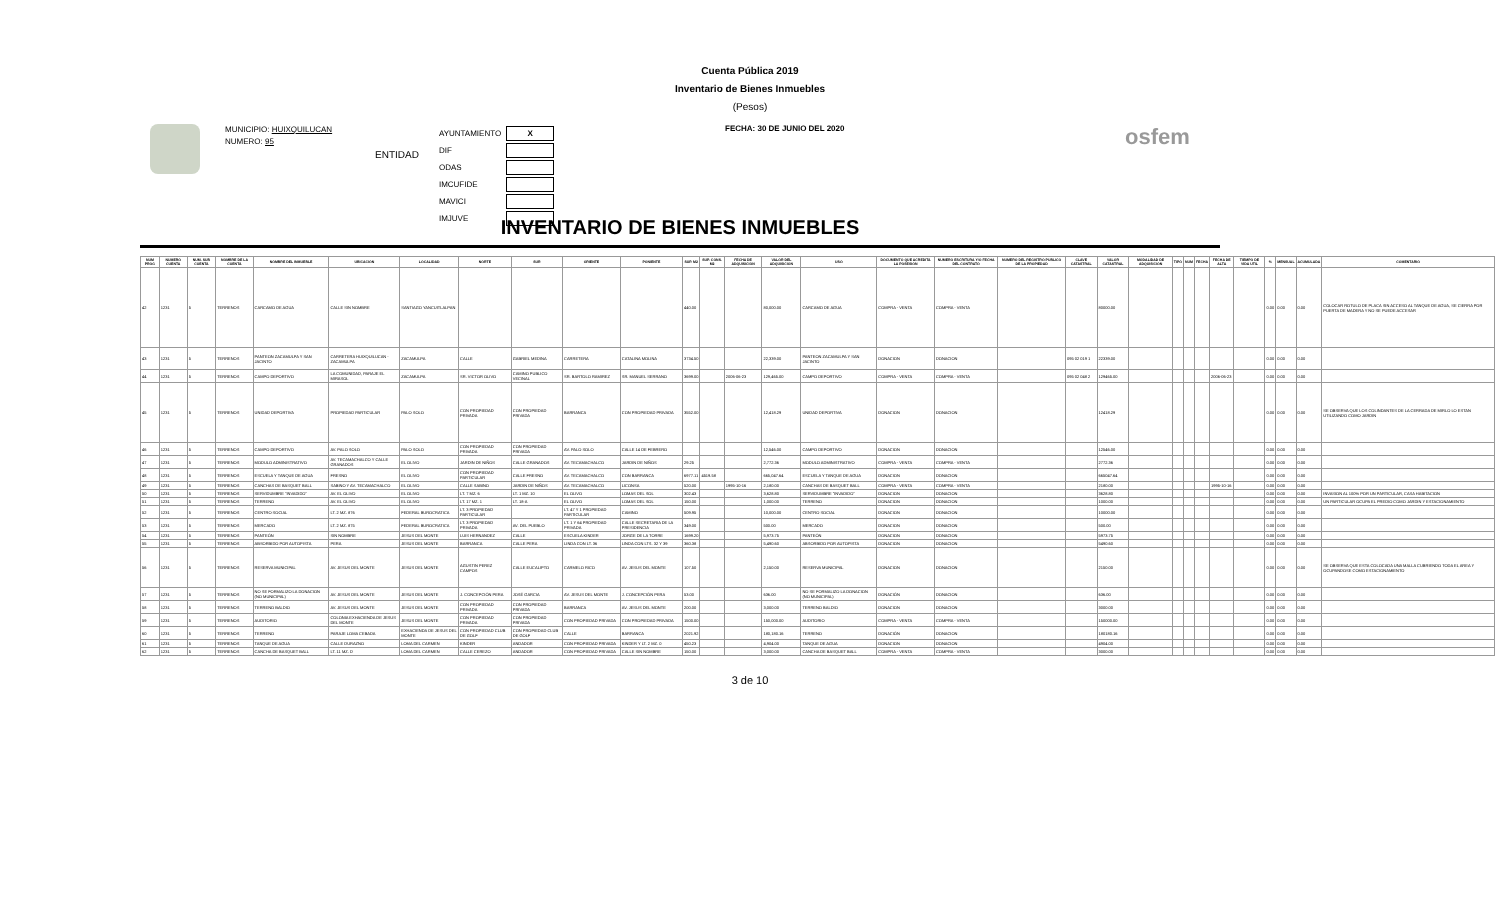Cuenta Pública 2019
Inventario de Bienes Inmuebles
(Pesos)
MUNICIPIO: HUIXQUILUCAN
NUMERO: 95
ENTIDAD
| AYUNTAMIENTO | X |
| DIF | |
| ODAS | |
| IMCUFIDE | |
| MAVICI | |
| IMJUVE | |
FECHA: 30 DE JUNIO DEL 2020
osfem
INVENTARIO DE BIENES INMUEBLES
| NUM PROG | NUMERO CUENTA | NUM. SUB CUENTA | NOMBRE DE LA CUENTA | NOMBRE DEL INMUEBLE | UBICACION | LOCALIDAD | NORTE | SUR | ORIENTE | PONIENTE | SUP. M2 | SUP. CONS. M2 | FECHA DE ADQUISICION | VALOR DEL ADQUISICION | USO | DOCUMENTO QUE ACREDITA LA POSESION | NUMERO ESCRITURA Y/O FECHA DEL CONTRATO | NUMERO DEL REGISTRO PUBLICO DE LA PROPIEDAD | CLAVE CATASTRAL | VALOR CATASTRAL | MODALIDAD DE ADQUISICION | TIPO | NUM | FECHA | FECHA DE ALTA | TIEMPO DE VIDA UTIL | % | MENSUAL | ACUMULADA | COMENTARIO |
| --- | --- | --- | --- | --- | --- | --- | --- | --- | --- | --- | --- | --- | --- | --- | --- | --- | --- | --- | --- | --- | --- | --- | --- | --- | --- | --- | --- | --- | --- | --- |
| 42 | 1231 | 5 | TERRENOS | CARCAMO DE AGUA | CALLE SIN NOMBRE | SANTIAGO YANCUITLALPAN | | | | | 440.00 | | | 80,000.00 | CARCAMO DE AGUA | COMPRA - VENTA | COMPRA - VENTA | | | 80000.00 | | | | | | | 0.00 | 0.00 | 0.00 | COLOCAR ROTULO DE PLACA SIN ACCESO AL TANQUE DE AGUA, SE CIERRA POR PUERTA DE MADERA Y NO SE PUEDE ACCESAR |
| 43 | 1231 | 5 | TERRENOS | PANTEON ZACAMULPA Y SAN JACINTO | CARRETERA HUIXQUILUCAN - ZACAMULPA | ZACAMULPA | CALLE | GABRIEL MEDINA | CARRETERA | CATALINA MOLINA | 3734.50 | | | 22,339.00 | PANTEON ZACAMULPA Y SAN JACINTO | DONACION | DONACION | | 095 02 019 1 | 22339.00 | | | | | | | 0.00 | 0.00 | 0.00 | |
| 44 | 1231 | 5 | TERRENOS | CAMPO DEPORTIVO | LA COMUNIDAD, PARAJE EL MIRASOL | ZACAMULPA | SR. VICTOR OLIVO | CAMINO PUBLICO VECINAL | SR. BARTOLO RAMIREZ | SR. MANUEL SERRANO | 3699.00 | | 2006-06-23 | 129,465.00 | CAMPO DEPORTIVO | COMPRA - VENTA | COMPRA - VENTA | | 095 02 048 2 | 129465.00 | | | | | 2006-06-23 | | 0.00 | 0.00 | 0.00 | |
| 45 | 1231 | 5 | TERRENOS | UNIDAD DEPORTIVA | PROPIEDAD PARTICULAR | PALO SOLO | CON PROPIEDAD PRIVADA | CON PROPIEDAD PRIVADA | BARRANCA | CON PROPIEDAD PRIVADA | 3552.00 | | | 12,418.29 | UNIDAD DEPORTIVA | DONACION | DONACION | | | 12418.29 | | | | | | | 0.00 | 0.00 | 0.00 | SE OBSERVA QUE LOS COLINDANTES DE LA CERRADA DE MIRLO LO ESTAN UTILIZANDO COMO JARDIN |
| 46 | 1231 | 5 | TERRENOS | CAMPO DEPORTIVO | AV. PALO SOLO | PALO SOLO | CON PROPIEDAD PRIVADA | CON PROPIEDAD PRIVADA | AV. PALO SOLO | CALLE 14 DE FEBRERO | | | | 12,546.00 | CAMPO DEPORTIVO | DONACION | DONACION | | | 12546.00 | | | | | | | 0.00 | 0.00 | 0.00 | |
| 47 | 1231 | 5 | TERRENOS | MODULO ADMINISTRATIVO | AV. TECAMACHALCO Y CALLE GRANADOS | EL OLIVO | JARDIN DE NIÑOS | CALLE GRANADOS | AV. TECAMACHALCO | JARDIN DE NIÑOS | 29.25 | | | 2,772.36 | MODULO ADMINISTRATIVO | COMPRA - VENTA | COMPRA - VENTA | | | 2772.36 | | | | | | | 0.00 | 0.00 | 0.00 | |
| 48 | 1231 | 5 | TERRENOS | ESCUELA Y TANQUE DE AGUA | FRESNO | EL OLIVO | CON PROPIEDAD PARTICULAR | CALLE FRESNO | AV. TECAMACHALCO | CON BARRANCA | 6977.11 | 4519.58 | | 665,047.64 | ESCUELA Y TANQUE DE AGUA | DONACION | DONACION | | | 665047.64 | | | | | | | 0.00 | 0.00 | 0.00 | |
| 49 | 1231 | 5 | TERRENOS | CANCHAS DE BASQUET BALL | SABINO Y AV. TECAMACHALCO | EL OLIVO | CALLE SABINO | JARDIN DE NIÑOS | AV. TECAMACHALCO | LICONSA | 520.00 | | 1995-10-16 | 2,180.00 | CANCHAS DE BASQUET BALL | COMPRA - VENTA | COMPRA - VENTA | | | 2180.00 | | | | | 1995-10-16 | | 0.00 | 0.00 | 0.00 | |
| 50 | 1231 | 5 | TERRENOS | SERVIDUMBRE "INVADIDO" | AV. EL OLIVO | EL OLIVO | LT. 7 MZ. 6 | LT. 1 MZ. 10 | EL OLIVO | LOMAS DEL SOL | 302.43 | | | 3,628.80 | SERVIDUMBRE "INVADIDO" | DONACION | DONACION | | | 3628.80 | | | | | | | 0.00 | 0.00 | 0.00 | INVASION AL 100% POR UN PARTICULAR, CASA HABITACION |
| 51 | 1231 | 5 | TERRENOS | TERRENO | AV. EL OLIVO | EL OLIVO | LT. 17 MZ. 1 | LT. 18-A | EL OLIVO | LOMAS DEL SOL | 150.00 | | | 1,000.00 | TERRENO | DONACION | DONACION | | | 1000.00 | | | | | | | 0.00 | 0.00 | 0.00 | UN PARTICULAR OCUPA EL PREDIO COMO JARDIN Y ESTACIONAMIENTO |
| 52 | 1231 | 5 | TERRENOS | CENTRO SOCIAL | LT. 2 MZ. 876 | FEDERAL BUROCRATICA | LT. 3 PROPIEDAD PARTICULAR | | LT. 47 Y 1 PROPIEDAD PARTICULAR | CAMINO | 509.95 | | | 10,000.00 | CENTRO SOCIAL | DONACION | DONACION | | | 10000.00 | | | | | | | 0.00 | 0.00 | 0.00 | |
| 53 | 1231 | 5 | TERRENOS | MERCADO | LT. 2 MZ. 875 | FEDERAL BUROCRATICA | LT. 3 PROPIEDAD PRIVADA | AV. DEL PUEBLO | LT. 1 Y 64 PROPIEDAD PRIVADA | CALLE SECRETARIA DE LA PRESIDENCIA | 349.00 | | | 500.00 | MERCADO | DONACION | DONACION | | | 500.00 | | | | | | | 0.00 | 0.00 | 0.00 | |
| 54 | 1231 | 5 | TERRENOS | PANTEÓN | SIN NOMBRE | JESUS DEL MONTE | LUIS HERNANDEZ | CALLE | ESCUELA KINDER | JORGE DE LA TORRE | 1699.20 | | | 5,973.75 | PANTEÓN | DONACION | DONACION | | | 5973.75 | | | | | | | 0.00 | 0.00 | 0.00 | |
| 55 | 1231 | 5 | TERRENOS | ABSORBIDO POR AUTOPISTA | PERA | JESUS DEL MONTE | BARRANCA | CALLE PERA | LINDA CON LT. 36 | LINDA CON LTS. 32 Y 39 | 360.38 | | | 5,490.60 | ABSORBIDO POR AUTOPISTA | DONACION | DONACION | | | 5490.60 | | | | | | | 0.00 | 0.00 | 0.00 | |
| 56 | 1231 | 5 | TERRENOS | RESERVA MUNICIPAL | AV. JESUS DEL MONTE | JESUS DEL MONTE | AGUSTIN PEREZ CAMPOS | CALLE EUCALIPTO | CARMELO RICO | AV. JESUS DEL MONTE | 107.50 | | | 2,150.00 | RESERVA MUNICIPAL | DONACION | DONACION | | | 2150.00 | | | | | | | 0.00 | 0.00 | 0.00 | SE OBSERVA QUE ESTA COLOCADA UNA MALLA CUBRIENDO TODA EL AREA Y OCUPANDOSE COMO ESTACIONAMIENTO |
| 57 | 1231 | 5 | TERRENOS | NO SE FORMALIZO LA DONACION (NO MUNICIPAL) | AV. JESUS DEL MONTE | JESUS DEL MONTE | J. CONCEPCIÓN PERA | JOSÉ GARCIA | AV. JESUS DEL MONTE | J. CONCEPCIÓN PERA | 53.00 | | | 636.00 | NO SE FORMALIZO LA DONACION (NO MUNICIPAL) | DONACIÓN | DONACION | | | 636.00 | | | | | | | 0.00 | 0.00 | 0.00 | |
| 58 | 1231 | 5 | TERRENOS | TERRENO BALDIO | AV. JESUS DEL MONTE | JESUS DEL MONTE | CON PROPIEDAD PRIVADA | CON PROPIEDAD PRIVADA | BARRANCA | AV. JESUS DEL MONTE | 200.00 | | | 3,000.00 | TERRENO BALDIO | DONACION | DONACION | | | 3000.00 | | | | | | | 0.00 | 0.00 | 0.00 | |
| 59 | 1231 | 5 | TERRENOS | AUDITORIO | COLONIA EXHACIENDA DE JESUS DEL MONTE | JESUS DEL MONTE | CON PROPIEDAD PRIVADA | CON PROPIEDAD PRIVADA | CON PROPIEDAD PRIVADA | CON PROPIEDAD PRIVADA | 1500.00 | | | 150,000.00 | AUDITORIO | COMPRA - VENTA | COMPRA - VENTA | | | 150000.00 | | | | | | | 0.00 | 0.00 | 0.00 | |
| 60 | 1231 | 5 | TERRENOS | TERRENO | PARAJE LOMA CEBADA | EXHACIENDA DE JESUS DEL MONTE | CON PROPIEDAD CLUB DE GOLF | CON PROPIEDAD CLUB DE GOLF | CALLE | BARRANCA | 2021.92 | | | 180,180.16 | TERRENO | DONACIÓN | DONACION | | | 180180.16 | | | | | | | 0.00 | 0.00 | 0.00 | |
| 61 | 1231 | 5 | TERRENOS | TANQUE DE AGUA | CALLE DURAZNO | LOMA DEL CARMEN | KINDER | ANDADOR | CON PROPIEDAD PRIVADA | KINDER Y LT. 2 MZ. 0 | 450.23 | | | 4,904.00 | TANQUE DE AGUA | DONACION | DONACION | | | 4904.00 | | | | | | | 0.00 | 0.00 | 0.00 | |
| 62 | 1231 | 5 | TERRENOS | CANCHA DE BASQUET BALL | LT. 11 MZ. D | LOMA DEL CARMEN | CALLE CEREZO | ANDADOR | CON PROPIEDAD PRIVADA | CALLE SIN NOMBRE | 150.00 | | | 3,000.00 | CANCHA DE BASQUET BALL | COMPRA - VENTA | COMPRA - VENTA | | | 3000.00 | | | | | | | 0.00 | 0.00 | 0.00 | |
3 de 10